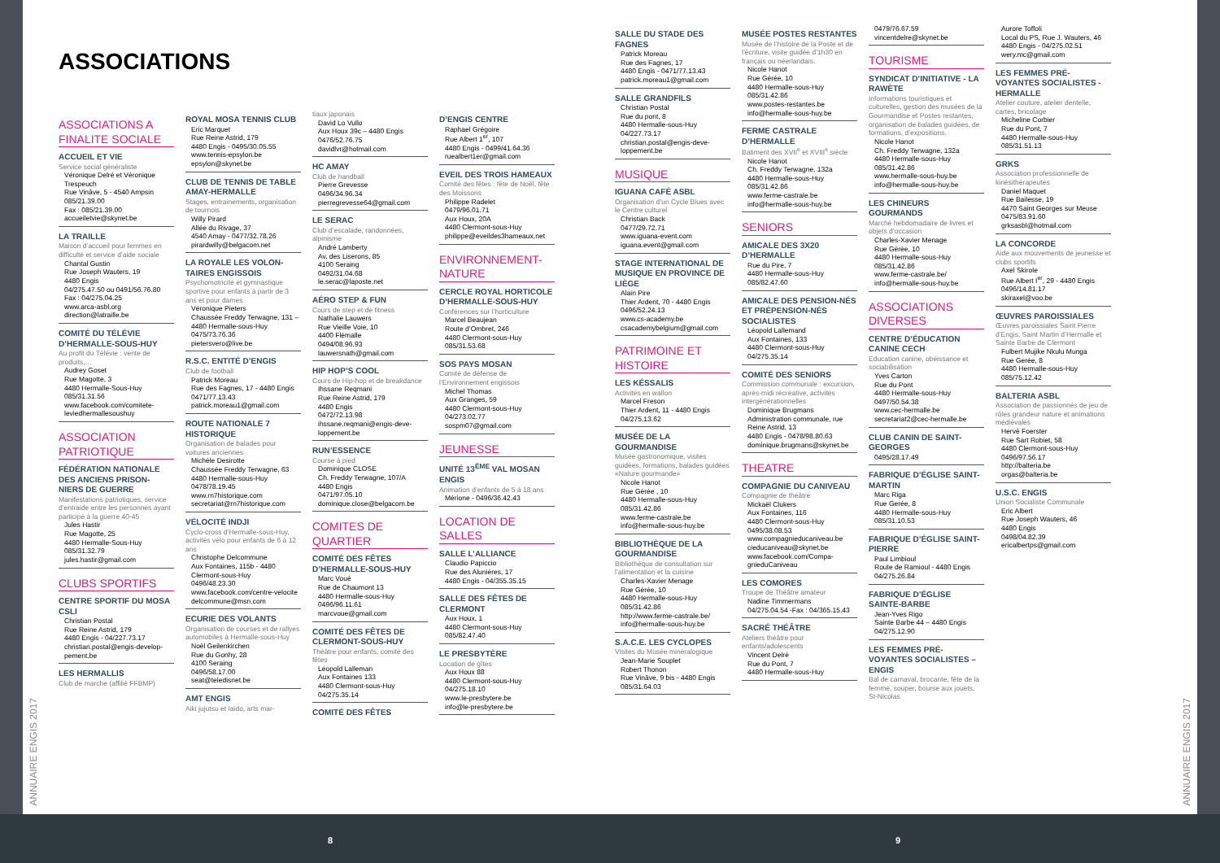ASSOCIATIONS
ASSOCIATIONS A FINALITE SOCIALE
ACCUEIL ET VIE
Service social généraliste
Véronique Delré et Véronique Trespeuch
Rue Vinâve, 5 - 4540 Ampsin
085/21.39.00
Fax : 085/21.39.00
accueiletvie@skynet.be
LA TRAILLE
Maison d’accueil pour femmes en difficulté et service d’aide sociale
Chantal Gustin
Rue Joseph Wauters, 19
4480 Engis
04/275.47.50 ou 0491/56.76.80
Fax : 04/275.04.25
www.arca-asbl.org
direction@latraille.be
COMITÉ DU TÉLÉVIE D’HERMALLE-SOUS-HUY
Au profit du Télévie : vente de produits,…
Audrey Goset
Rue Magotte, 3
4480 Hermalle-Sous-Huy
085/31.31.56
www.facebook.com/comitete-leviedhermallesoushuy
ASSOCIATION PATRIOTIQUE
FÉDÉRATION NATIONALE DES ANCIENS PRISON-NIERS DE GUERRE
Manifestations patriotiques, service d’entraide entre les personnes ayant participé à la guerre 40-45
Jules Hastir
Rue Magotte, 25
4480 Hermalle-Sous-Huy
085/31.32.79
jules.hastir@gmail.com
CLUBS SPORTIFS
CENTRE SPORTIF DU MOSA CSLI
Christian Postal
Rue Reine Astrid, 179
4480 Engis - 04/227.73.17
christian.postal@engis-develop-pement.be
LES HERMALLIS
Club de marche (affilié FFBMP)
ROYAL MOSA TENNIS CLUB
Eric Marquet
Rue Reine Astrid, 179
4480 Engis - 0495/30.05.55
www.tennis-epsylon.be
epsylon@skynet.be
CLUB DE TENNIS DE TABLE AMAY-HERMALLE
Stages, entrainements, organisation de tournois
Willy Pirard
Allée du Rivage, 37
4540 Amay - 0477/32.78.26
pirardwilly@belgacom.net
LA ROYALE LES VOLON-TAIRES ENGISSOIS
Psychomotricité et gymnastique sportive pour enfants à partir de 3 ans et pour dames
Véronique Pieters
Chaussée Freddy Terwagne, 131 – 4480 Hermalle-sous-Huy
0475/73.76.36
pietersvero@live.be
R.S.C. ENTITÉ D’ENGIS
Club de football
Patrick Moreau
Rue des Fagnes, 17 - 4480 Engis
0471/77.13.43
patrick.moreau1@gmail.com
ROUTE NATIONALE 7 HISTORIQUE
Organisation de balades pour voitures anciennes
Michèle Desirotte
Chaussée Freddy Terwagne, 63
4480 Hermalle-sous-Huy
0478/78.19.45
www.rn7historique.com
secretariat@rn7historique.com
VÉLOCITÉ INDJI
Cyclo-cross d’Hermalle-sous-Huy, activités vélo pour enfants de 6 à 12 ans
Christophe Delcommune
Aux Fontaines, 115b - 4480 Clermont-sous-Huy
0496/48.23.30
www.facebook.com/centre-velocite
delcommune@msn.com
ECURIE DES VOLANTS
Organisation de courses et de rallyes automobiles à Hermalle-sous-Huy
Noël Geilenkirchen
Rue du Gonhy, 28
4100 Seraing
0496/58.17.00
seat@teledisnet.be
AMT ENGIS
Aiki jujutsu et Iaido, arts mar-
tiaux japonais
David Lo Vullo
Aux Houx 39c – 4480 Engis
0476/52.76.75
davidlvr@hotmail.com
HC AMAY
Club de handball
Pierre Grevesse
0496/34.96.34
pierregrevesse64@gmail.com
LE SERAC
Club d’escalade, randonnées, alpinisme
André Lamberty
Av. des Liserons, 85
4100 Seraing
0492/31.04.68
le.serac@laposte.net
AÉRO STEP & FUN
Cours de step et de fitness
Nathalie Lauwers
Rue Vieille Voie, 10
4400 Flémalle
0494/08.96.93
lauwersnath@gmail.com
HIP HOP’S COOL
Cours de Hip-hop et de breakdance
Ihssane Reqmani
Rue Reine Astrid, 179
4480 Engis
0472/72.13.98
ihssane.reqmani@engis-deve-loppement.be
RUN’ESSENCE
Course à pied
Dominique CLOSE
Ch. Freddy Terwagne, 107/A
4480 Engis
0471/97.05.10
dominique.close@belgacom.be
COMITES DE QUARTIER
COMITÉ DES FÊTES D’HERMALLE-SOUS-HUY
Marc Voué
Rue de Chaumont 13
4480 Hermalle-sous-Huy
0496/96.11.61
marcvoue@gmail.com
COMITÉ DES FÊTES DE CLERMONT-SOUS-HUY
Théâtre pour enfants, comité des fêtes
Léopold Lalleman
Aux Fontaines 133
4480 Clermont-sous-Huy
04/275.35.14
COMITÉ DES FÊTES
D’ENGIS CENTRE
Raphael Grégoire
Rue Albert 1<sup>er</sup>, 107
4480 Engis - 0499/41.64.36
ruealbert1er@gmail.com
EVEIL DES TROIS HAMEAUX
Comité des fêtes : fête de Noël, fête des Moissons
Philippe Radelet
0479/96.01.71
Aux Houx, 20A
4480 Clermont-sous-Huy
philippe@eveildes3hameaux.net
ENVIRONNEMENT-NATURE
CERCLE ROYAL HORTICOLE D’HERMALLE-SOUS-HUY
Conférences sur l’horticulture
Marcel Beaujean
Route d’Ombret, 246
4480 Clermont-sous-Huy
085/31.53.68
SOS PAYS MOSAN
Comité de défense de l’Environnement engissois
Michel Thomas
Aux Granges, 59
4480 Clermont-sous-Huy
04/273.02.77
sospm07@gmail.com
JEUNESSE
UNITÉ 13<sup>ÈME</sup> VAL MOSAN ENGIS
Animation d’enfants de 5 à 18 ans
Mérione - 0496/36.42.43
LOCATION DE SALLES
SALLE L’ALLIANCE
Claudio Papiccio
Rue des Alunières, 17
4480 Engis - 04/355.35.15
SALLE DES FÊTES DE CLERMONT
Aux Houx, 1
4480 Clermont-sous-Huy
085/82.47.40
LE PRESBYTÈRE
Location de gîtes
Aux Houx 88
4480 Clermont-sous-Huy
04/275.18.10
www.le-presbytere.be
info@le-presbytere.be
SALLE DU STADE DES FAGNES
Patrick Moreau
Rue des Fagnes, 17
4480 Engis - 0471/77.13.43
patrick.moreau1@gmail.com
SALLE GRANDFILS
Christian Postal
Rue du pont, 8
4480 Hermalle-sous-Huy
04/227.73.17
christian.postal@engis-deve-loppement.be
MUSIQUE
IGUANA CAFÉ ASBL
Organisation d’un Cycle Blues avec le Centre culturel
Christian Back
0477/29.72.71
www.iguana-event.com
iguana.event@gmail.com
STAGE INTERNATIONAL DE MUSIQUE EN PROVINCE DE LIÈGE
Alain Pire
Thier Ardent, 70 - 4480 Engis
0496/52.24.13
www.cs-academy.be
csacademybelgium@gmail.com
PATRIMOINE ET HISTOIRE
LES KÉSSALIS
Activités en wallon
Marcel Freson
Thier Ardent, 11 - 4480 Engis
04/275.13.62
MUSÉE DE LA GOURMANDISE
Musée gastronomique, visites guidées, formations, balades guidées «Nature gourmande»
Nicole Hanot
Rue Gérée , 10
4480 Hermalle-sous-Huy
085/31.42.86
www.ferme-castrale.be
info@hermalle-sous-huy.be
BIBLIOTHÈQUE DE LA GOURMANDISE
Bibliothèque de consultation sur l’alimentation et la cuisine
Charles-Xavier Menage
Rue Gérée, 10
4480 Hermalle-sous-Huy
085/31.42.86
http://www.ferme-castrale.be/
info@hermalle-sous-huy.be
S.A.C.E. LES CYCLOPES
Visites du Musée minéralogique
Jean-Marie Souplet
Robert Thonon
Rue Vinâve, 9 bis - 4480 Engis
085/31.64.03
MUSÉE POSTES RESTANTES
Musée de l’histoire de la Poste et de l’écriture, visite guidée d’1h30 en français ou néerlandais.
Nicole Hanot
Rue Gérée, 10
4480 Hermalle-sous-Huy
085/31.42.86
www.postes-restantes.be
info@hermalle-sous-huy.be
FERME CASTRALE D’HERMALLE
Batiment des XVII<sup>e</sup> et XVIII<sup>e</sup> siècle
Nicole Hanot
Ch. Freddy Terwagne, 132a
4480 Hermalle-sous-Huy
085/31.42.86
www.ferme-castrale.be
info@hermalle-sous-huy.be
SENIORS
AMICALE DES 3X20 D’HERMALLE
Rue du Pire, 7
4480 Hermalle-sous-Huy
085/82.47.60
AMICALE DES PENSION-NÉS ET PRÉPENSION-NÉS SOCIALISTES
Léopold Lallemand
Aux Fontaines, 133
4480 Clermont-sous-Huy
04/275.35.14
COMITÉ DES SENIORS
Commission communale : excursion, après-midi récréative, activités intergénérationnelles
Dominique Brugmans
Administration communale, rue Reine Astrid, 13
4480 Engis - 0478/98.80.63
dominique.brugmans@skynet.be
THEATRE
COMPAGNIE DU CANIVEAU
Compagnie de théâtre
Mickaël Clukers
Aux Fontaines, 116
4480 Clermont-sous-Huy
0495/38.08.53
www.compagnieducaniveau.be
cieducaniveau@skynet.be
www.facebook.com/Compa-gnieduCaniveau
LES COMORES
Troupe de Théâtre amateur
Nadine Timmermans
04/275.04.54 -Fax : 04/365.15.43
SACRÉ THÉÂTRE
Ateliers théâtre pour enfants/adolescents
Vincent Delré
Rue du Pont, 7
4480 Hermalle-sous-Huy
0479/76.67.59
vincentdelre@skynet.be
TOURISME
SYNDICAT D’INITIATIVE - LA RAWÈTE
Informations touristiques et culturelles, gestion des musées de la Gourmandise et Postes restantes, organisation de balades guidées, de formations, d’expositions.
Nicole Hanot
Ch. Freddy Terwagne, 132a
4480 Hermalle-sous-Huy
085/31.42.86
www.hermalle-sous-huy.be
info@hermalle-sous-huy.be
LES CHINEURS GOURMANDS
Marché hebdomadaire de livres et objets d’occasion
Charles-Xavier Menage
Rue Gérée, 10
4480 Hermalle-sous-Huy
085/31.42.86
www.ferme-castrale.be/
info@hermalle-sous-huy.be
ASSOCIATIONS DIVERSES
CENTRE D’ÉDUCATION CANINE CECH
Education canine, obéissance et sociabilisation
Yves Carton
Rue du Pont
4480 Hermalle-sous-Huy
0497/50.54.38
www.cec-hermalle.be
secretariat2@cec-hermalle.be
CLUB CANIN DE SAINT-GEORGES
0495/28.17.49
FABRIQUE D’ÉGLISE SAINT-MARTIN
Marc Riga
Rue Gerée, 8
4480 Hermalle-sous-Huy
085/31.10.53
FABRIQUE D’ÉGLISE SAINT-PIERRE
Paul Limbioul
Route de Ramioul - 4480 Engis
04/275.26.84
FABRIQUE D’ÉGLISE SAINTE-BARBE
Jean-Yves Rigo
Sainte Barbe 44 – 4480 Engis
04/275.12.90
LES FEMMES PRÉ-VOYANTES SOCIALISTES – ENGIS
Bal de carnaval, brocante, fête de la femme, souper, bourse aux jouets, St-Nicolas
Aurore Toffoli
Local du PS, Rue J. Wauters, 46
4480 Engis - 04/275.02.51
wery.mc@gmail.com
LES FEMMES PRÉ-VOYANTES SOCIALISTES - HERMALLE
Atelier couture, atelier dentelle, cartes, bricolage
Micheline Corbier
Rue du Pont, 7
4480 Hermalle-sous-Huy
085/31.51.13
GRKS
Association professionnelle de kinésithérapeutes
Daniel Maquet
Rue Bailesse, 19
4470 Saint Georges sur Meuse
0475/83.91.60
grksasbl@hotmail.com
LA CONCORDE
Aide aux mouvements de jeunesse et clubs sportifs
Axel Skirole
Rue Albert I<sup>er</sup>, 29 - 4480 Engis
0496/14.81.17
skiraxel@voo.be
ŒUVRES PAROISSIALES
Œuvres paroissiales Saint Pierre d’Engis, Saint Martin d’Hermalle et Sainte Barbe de Clermont
Fulbert Mujike Nkulu Munga
Rue Gerée, 8
4480 Hermalle-sous-Huy
085/75.12.42
BALTERIA ASBL
Association de passionnés de jeu de rôles grandeur nature et animations médiévales
Hervé Foerster
Rue Sart Robiet, 58
4480 Clermont-sous-Huy
0496/97.56.17
http://balteria.be
orgas@balteria.be
U.S.C. ENGIS
Union Socialiste Communale
Eric Albert
Rue Joseph Wauters, 46
4480 Engis
0498/04.82.39
ericalbertps@gmail.com
ANNUAIRE ENGIS 2017
ANNUAIRE ENGIS 2017
8 9